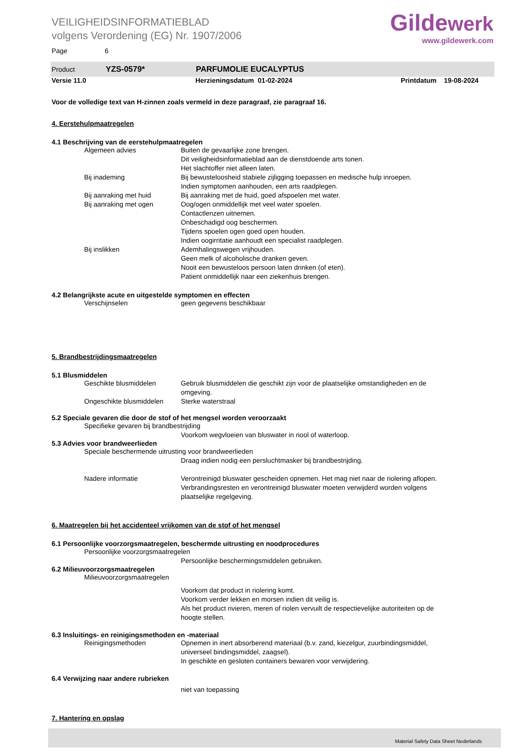Gildewerk
www.gildewerk.com
VEILIGHEIDSINFORMATIEBLAD
volgens Verordening (EG) Nr. 1907/2006
Page 6
Product YZS-0579* PARFUMOLIE EUCALYPTUS
Versie 11.0 Herzieningsdatum 01-02-2024 Printdatum 19-08-2024
Voor de volledige text van H-zinnen zoals vermeld in deze paragraaf, zie paragraaf 16.
4. Eerstehulpmaatregelen
4.1 Beschrijving van de eerstehulpmaatregelen
Algemeen advies Buiten de gevaarlijke zone brengen.
Dit veiligheidsinformatieblad aan de dienstdoende arts tonen.
Het slachtoffer niet alleen laten.
Bij inademing Bij bewusteloosheid stabiele zijligging toepassen en medische hulp inroepen.
Indien symptomen aanhouden, een arts raadplegen.
Bij aanraking met huid Bij aanraking met de huid, goed afspoelen met water.
Bij aanraking met ogen Oog/ogen onmiddellijk met veel water spoelen.
Contactlenzen uitnemen.
Onbeschadigd oog beschermen.
Tijdens spoelen ogen goed open houden.
Indien oogirritatie aanhoudt een specialist raadplegen.
Bij inslikken Ademhalingswegen vrijhouden.
Geen melk of alcoholische dranken geven.
Nooit een bewusteloos persoon laten drinken (of eten).
Patient onmiddellijk naar een ziekenhuis brengen.
4.2 Belangrijkste acute en uitgestelde symptomen en effecten
Verschijnselen geen gegevens beschikbaar
5. Brandbestrijdingsmaatregelen
5.1 Blusmiddelen
Geschikte blusmiddelen Gebruik blusmiddelen die geschikt zijn voor de plaatselijke omstandigheden en de omgeving.
Ongeschikte blusmiddelen Sterke waterstraal
5.2 Speciale gevaren die door de stof of het mengsel worden veroorzaakt
Specifieke gevaren bij brandbestrijding
Voorkom wegvloeien van bluswater in riool of waterloop.
5.3 Advies voor brandweerlieden
Speciale beschermende uitrusting voor brandweerlieden
Draag indien nodig een persluchtmasker bij brandbestrijding.
Nadere informatie Verontreinigd bluswater gescheiden opnemen. Het mag niet naar de riolering aflopen. Verbrandingsresten en verontreinigd bluswater moeten verwijderd worden volgens plaatselijke regelgeving.
6. Maatregelen bij het accidenteel vrijkomen van de stof of het mengsel
6.1 Persoonlijke voorzorgsmaatregelen, beschermde uitrusting en noodprocedures
Persoonlijke voorzorgsmaatregelen
Persoonlijke beschermingsmiddelen gebruiken.
6.2 Milieuvoorzorgsmaatregelen
Milieuvoorzorgsmaatregelen
Voorkom dat product in riolering komt.
Voorkom verder lekken en morsen indien dit veilig is.
Als het product rivieren, meren of riolen vervuilt de respectievelijke autoriteiten op de hoogte stellen.
6.3 Insluitings- en reinigingsmethoden en -materiaal
Reinigingsmethoden Opnemen in inert absorberend materiaal (b.v. zand, kiezelgur, zuurbindingsmiddel, universeel bindingsmiddel, zaagsel).
In geschikte en gesloten containers bewaren voor verwijdering.
6.4 Verwijzing naar andere rubrieken
niet van toepassing
7. Hantering en opslag
Material Safety Data Sheet Nederlands